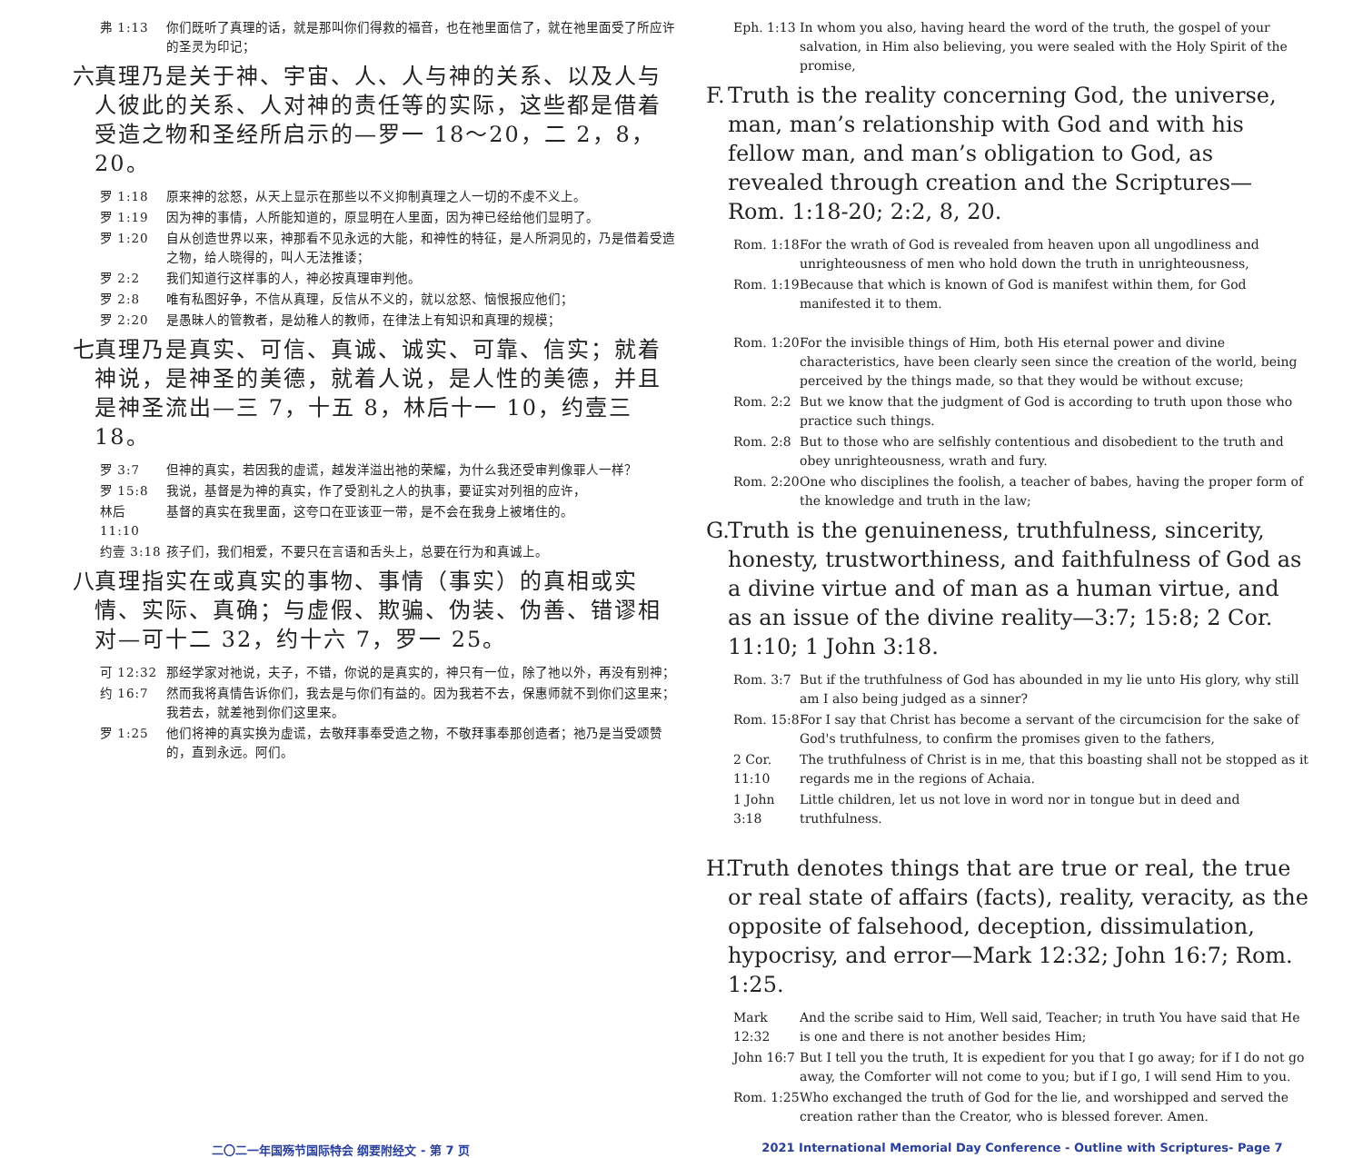弗 1:13 你们既听了真理的话，就是那叫你们得救的福音，也在祂里面信了，就在祂里面受了所应许的圣灵为印记；
六 真理乃是关于神、宇宙、人、人与神的关系、以及人与人彼此的关系、人对神的责任等的实际，这些都是借着受造之物和圣经所启示的—罗一 18～20，二 2，8，20。
罗 1:18 原来神的忿怒，从天上显示在那些以不义抑制真理之人一切的不虔不义上。
罗 1:19 因为神的事情，人所能知道的，原显明在人里面，因为神已经给他们显明了。
罗 1:20 自从创造世界以来，神那看不见永远的大能，和神性的特征，是人所洞见的，乃是借着受造之物，给人晓得的，叫人无法推诿；
罗 2:2 我们知道行这样事的人，神必按真理审判他。
罗 2:8 唯有私图好争，不信从真理，反信从不义的，就以忿怒、恼恨报应他们；
罗 2:20 是愚昧人的管教者，是幼稚人的教师，在律法上有知识和真理的规模；
七 真理乃是真实、可信、真诚、诚实、可靠、信实；就着神说，是神圣的美德，就着人说，是人性的美德，并且是神圣流出—三 7，十五 8，林后十一 10，约壹三 18。
罗 3:7 但神的真实，若因我的虚谎，越发洋溢出祂的荣耀，为什么我还受审判像罪人一样？
罗 15:8 我说，基督是为神的真实，作了受割礼之人的执事，要证实对列祖的应许，
林后 11:10 基督的真实在我里面，这夸口在亚该亚一带，是不会在我身上被堵住的。
约壹 3:18 孩子们，我们相爱，不要只在言语和舌头上，总要在行为和真诚上。
八 真理指实在或真实的事物、事情（事实）的真相或实情、实际、真确；与虚假、欺骗、伪装、伪善、错谬相对—可十二 32，约十六 7，罗一 25。
可 12:32 那经学家对祂说，夫子，不错，你说的是真实的，神只有一位，除了祂以外，再没有别神；
约 16:7 然而我将真情告诉你们，我去是与你们有益的。因为我若不去，保惠师就不到你们这里来；我若去，就差祂到你们这里来。
罗 1:25 他们将神的真实换为虚谎，去敬拜事奉受造之物，不敬拜事奉那创造者；祂乃是当受颂赞的，直到永远。阿们。
Eph. 1:13 In whom you also, having heard the word of the truth, the gospel of your salvation, in Him also believing, you were sealed with the Holy Spirit of the promise,
F. Truth is the reality concerning God, the universe, man, man’s relationship with God and with his fellow man, and man’s obligation to God, as revealed through creation and the Scriptures—Rom. 1:18-20; 2:2, 8, 20.
Rom. 1:18 For the wrath of God is revealed from heaven upon all ungodliness and unrighteousness of men who hold down the truth in unrighteousness,
Rom. 1:19 Because that which is known of God is manifest within them, for God manifested it to them.
Rom. 1:20 For the invisible things of Him, both His eternal power and divine characteristics, have been clearly seen since the creation of the world, being perceived by the things made, so that they would be without excuse;
Rom. 2:2 But we know that the judgment of God is according to truth upon those who practice such things.
Rom. 2:8 But to those who are selfishly contentious and disobedient to the truth and obey unrighteousness, wrath and fury.
Rom. 2:20 One who disciplines the foolish, a teacher of babes, having the proper form of the knowledge and truth in the law;
G. Truth is the genuineness, truthfulness, sincerity, honesty, trustworthiness, and faithfulness of God as a divine virtue and of man as a human virtue, and as an issue of the divine reality—3:7; 15:8; 2 Cor. 11:10; 1 John 3:18.
Rom. 3:7 But if the truthfulness of God has abounded in my lie unto His glory, why still am I also being judged as a sinner?
Rom. 15:8 For I say that Christ has become a servant of the circumcision for the sake of God's truthfulness, to confirm the promises given to the fathers,
2 Cor. 11:10 The truthfulness of Christ is in me, that this boasting shall not be stopped as it regards me in the regions of Achaia.
1 John 3:18 Little children, let us not love in word nor in tongue but in deed and truthfulness.
H. Truth denotes things that are true or real, the true or real state of affairs (facts), reality, veracity, as the opposite of falsehood, deception, dissimulation, hypocrisy, and error—Mark 12:32; John 16:7; Rom. 1:25.
Mark 12:32 And the scribe said to Him, Well said, Teacher; in truth You have said that He is one and there is not another besides Him;
John 16:7 But I tell you the truth, It is expedient for you that I go away; for if I do not go away, the Comforter will not come to you; but if I go, I will send Him to you.
Rom. 1:25 Who exchanged the truth of God for the lie, and worshipped and served the creation rather than the Creator, who is blessed forever. Amen.
二〇二一年国殇节国际特会 纲要附经文 - 第 7 页
2021 International Memorial Day Conference - Outline with Scriptures- Page 7